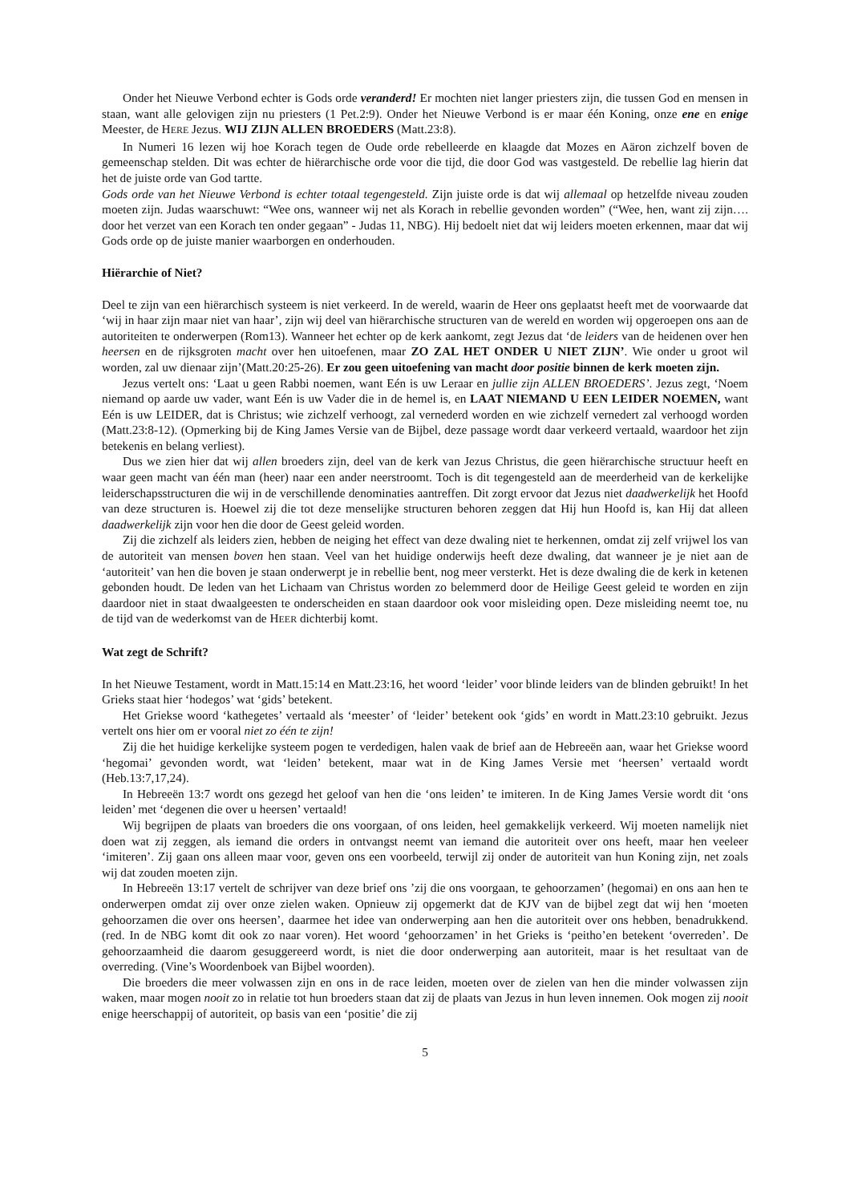Onder het Nieuwe Verbond echter is Gods orde veranderd! Er mochten niet langer priesters zijn, die tussen God en mensen in staan, want alle gelovigen zijn nu priesters (1 Pet.2:9). Onder het Nieuwe Verbond is er maar één Koning, onze ene en enige Meester, de HERE Jezus. WIJ ZIJN ALLEN BROEDERS (Matt.23:8).
In Numeri 16 lezen wij hoe Korach tegen de Oude orde rebelleerde en klaagde dat Mozes en Aäron zichzelf boven de gemeenschap stelden. Dit was echter de hiërarchische orde voor die tijd, die door God was vastgesteld. De rebellie lag hierin dat het de juiste orde van God tartte.
Gods orde van het Nieuwe Verbond is echter totaal tegengesteld. Zijn juiste orde is dat wij allemaal op hetzelfde niveau zouden moeten zijn. Judas waarschuwt: “Wee ons, wanneer wij net als Korach in rebellie gevonden worden” (“Wee, hen, want zij zijn…. door het verzet van een Korach ten onder gegaan” - Judas 11, NBG). Hij bedoelt niet dat wij leiders moeten erkennen, maar dat wij Gods orde op de juiste manier waarborgen en onderhouden.
Hiërarchie of Niet?
Deel te zijn van een hiërarchisch systeem is niet verkeerd. In de wereld, waarin de Heer ons geplaatst heeft met de voorwaarde dat ‘wij in haar zijn maar niet van haar’, zijn wij deel van hiërarchische structuren van de wereld en worden wij opgeroepen ons aan de autoriteiten te onderwerpen (Rom13). Wanneer het echter op de kerk aankomt, zegt Jezus dat ‘de leiders van de heidenen over hen heersen en de rijksgroten macht over hen uitoefenen, maar ZO ZAL HET ONDER U NIET ZIJN’. Wie onder u groot wil worden, zal uw dienaar zijn’(Matt.20:25-26). Er zou geen uitoefening van macht door positie binnen de kerk moeten zijn.
Jezus vertelt ons: ‘Laat u geen Rabbi noemen, want Eén is uw Leraar en jullie zijn ALLEN BROEDERS’. Jezus zegt, ‘Noem niemand op aarde uw vader, want Eén is uw Vader die in de hemel is, en LAAT NIEMAND U EEN LEIDER NOEMEN, want Eén is uw LEIDER, dat is Christus; wie zichzelf verhoogt, zal vernederd worden en wie zichzelf vernedert zal verhoogd worden (Matt.23:8-12). (Opmerking bij de King James Versie van de Bijbel, deze passage wordt daar verkeerd vertaald, waardoor het zijn betekenis en belang verliest).
Dus we zien hier dat wij allen broeders zijn, deel van de kerk van Jezus Christus, die geen hiërarchische structuur heeft en waar geen macht van één man (heer) naar een ander neerstroomt. Toch is dit tegengesteld aan de meerderheid van de kerkelijke leiderschapsstructuren die wij in de verschillende denominaties aantreffen. Dit zorgt ervoor dat Jezus niet daadwerkelijk het Hoofd van deze structuren is. Hoewel zij die tot deze menselijke structuren behoren zeggen dat Hij hun Hoofd is, kan Hij dat alleen daadwerkelijk zijn voor hen die door de Geest geleid worden.
Zij die zichzelf als leiders zien, hebben de neiging het effect van deze dwaling niet te herkennen, omdat zij zelf vrijwel los van de autoriteit van mensen boven hen staan. Veel van het huidige onderwijs heeft deze dwaling, dat wanneer je je niet aan de ‘autoriteit’ van hen die boven je staan onderwerpt je in rebellie bent, nog meer versterkt. Het is deze dwaling die de kerk in ketenen gebonden houdt. De leden van het Lichaam van Christus worden zo belemmerd door de Heilige Geest geleid te worden en zijn daardoor niet in staat dwaalgeesten te onderscheiden en staan daardoor ook voor misleiding open. Deze misleiding neemt toe, nu de tijd van de wederkomst van de HEER dichterbij komt.
Wat zegt de Schrift?
In het Nieuwe Testament, wordt in Matt.15:14 en Matt.23:16, het woord ‘leider’ voor blinde leiders van de blinden gebruikt! In het Grieks staat hier ‘hodegos’ wat ‘gids’ betekent.
Het Griekse woord ‘kathegetes’ vertaald als ‘meester’ of ‘leider’ betekent ook ‘gids’ en wordt in Matt.23:10 gebruikt. Jezus vertelt ons hier om er vooral niet zo één te zijn!
Zij die het huidige kerkelijke systeem pogen te verdedigen, halen vaak de brief aan de Hebreeën aan, waar het Griekse woord ‘hegomai’ gevonden wordt, wat ‘leiden’ betekent, maar wat in de King James Versie met ‘heersen’ vertaald wordt (Heb.13:7,17,24).
In Hebreeën 13:7 wordt ons gezegd het geloof van hen die ‘ons leiden’ te imiteren. In de King James Versie wordt dit ‘ons leiden’ met ‘degenen die over u heersen’ vertaald!
Wij begrijpen de plaats van broeders die ons voorgaan, of ons leiden, heel gemakkelijk verkeerd. Wij moeten namelijk niet doen wat zij zeggen, als iemand die orders in ontvangst neemt van iemand die autoriteit over ons heeft, maar hen veeleer ‘imiteren’. Zij gaan ons alleen maar voor, geven ons een voorbeeld, terwijl zij onder de autoriteit van hun Koning zijn, net zoals wij dat zouden moeten zijn.
In Hebreeën 13:17 vertelt de schrijver van deze brief ons ’zij die ons voorgaan, te gehoorzamen’ (hegomai) en ons aan hen te onderwerpen omdat zij over onze zielen waken. Opnieuw zij opgemerkt dat de KJV van de bijbel zegt dat wij hen ‘moeten gehoorzamen die over ons heersen’, daarmee het idee van onderwerping aan hen die autoriteit over ons hebben, benadrukkend. (red. In de NBG komt dit ook zo naar voren). Het woord ‘gehoorzamen’ in het Grieks is ‘peitho’en betekent ‘overreden’. De gehoorzaamheid die daarom gesuggereerd wordt, is niet die door onderwerping aan autoriteit, maar is het resultaat van de overreding. (Vine’s Woordenboek van Bijbel woorden).
Die broeders die meer volwassen zijn en ons in de race leiden, moeten over de zielen van hen die minder volwassen zijn waken, maar mogen nooit zo in relatie tot hun broeders staan dat zij de plaats van Jezus in hun leven innemen. Ook mogen zij nooit enige heerschappij of autoriteit, op basis van een ‘positie’ die zij
5